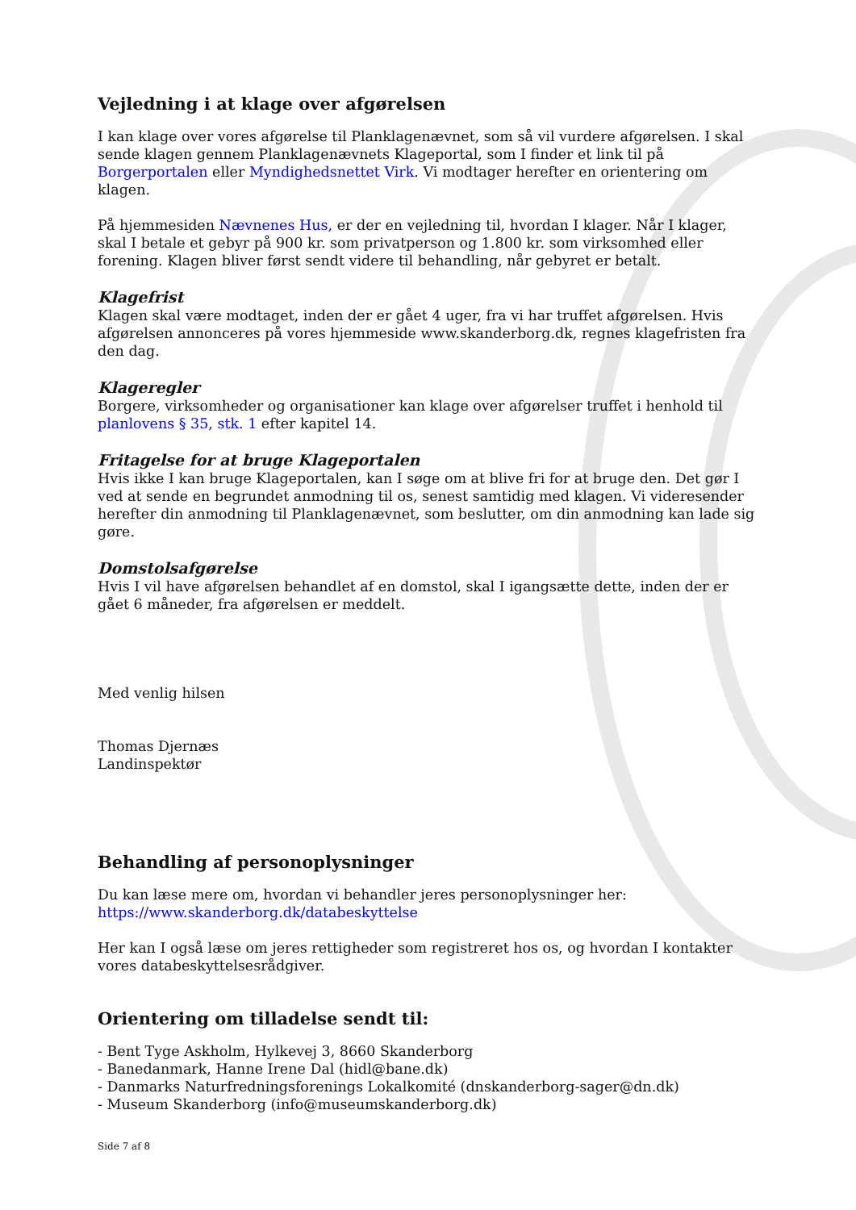Vejledning i at klage over afgørelsen
I kan klage over vores afgørelse til Planklagenævnet, som så vil vurdere afgørelsen. I skal sende klagen gennem Planklagenævnets Klageportal, som I finder et link til på Borgerportalen eller Myndighedsnettet Virk. Vi modtager herefter en orientering om klagen.
På hjemmesiden Nævnenes Hus, er der en vejledning til, hvordan I klager. Når I klager, skal I betale et gebyr på 900 kr. som privatperson og 1.800 kr. som virksomhed eller forening. Klagen bliver først sendt videre til behandling, når gebyret er betalt.
Klagefrist
Klagen skal være modtaget, inden der er gået 4 uger, fra vi har truffet afgørelsen. Hvis afgørelsen annonceres på vores hjemmeside www.skanderborg.dk, regnes klagefristen fra den dag.
Klageregler
Borgere, virksomheder og organisationer kan klage over afgørelser truffet i henhold til planlovens § 35, stk. 1 efter kapitel 14.
Fritagelse for at bruge Klageportalen
Hvis ikke I kan bruge Klageportalen, kan I søge om at blive fri for at bruge den. Det gør I ved at sende en begrundet anmodning til os, senest samtidig med klagen. Vi videresender herefter din anmodning til Planklagenævnet, som beslutter, om din anmodning kan lade sig gøre.
Domstolsafgørelse
Hvis I vil have afgørelsen behandlet af en domstol, skal I igangsætte dette, inden der er gået 6 måneder, fra afgørelsen er meddelt.
Med venlig hilsen
Thomas Djernæs
Landinspektør
Behandling af personoplysninger
Du kan læse mere om, hvordan vi behandler jeres personoplysninger her:
https://www.skanderborg.dk/databeskyttelse
Her kan I også læse om jeres rettigheder som registreret hos os, og hvordan I kontakter vores databeskyttelsesrådgiver.
Orientering om tilladelse sendt til:
- Bent Tyge Askholm, Hylkevej 3, 8660 Skanderborg
- Banedanmark, Hanne Irene Dal (hidl@bane.dk)
- Danmarks Naturfredningsforenings Lokalkomité (dnskanderborg-sager@dn.dk)
- Museum Skanderborg (info@museumskanderborg.dk)
Side 7 af 8